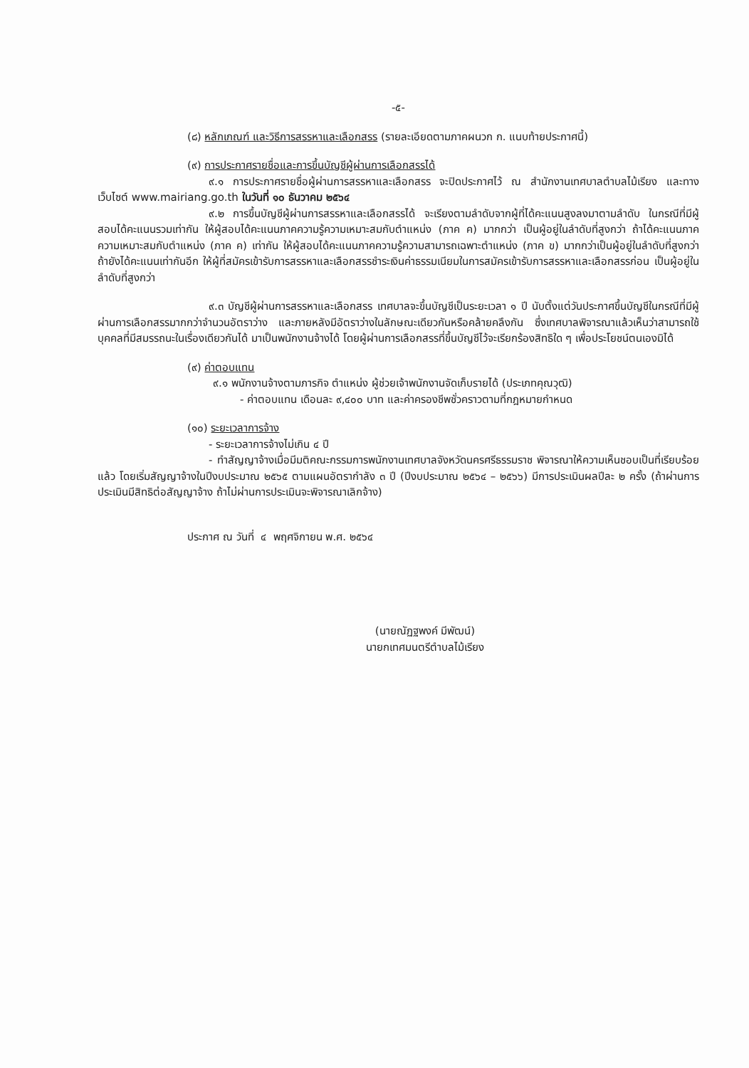-๕-
(๘) หลักเกณฑ์ และวิธีการสรรหาและเลือกสรร (รายละเอียดตามภาคผนวก ก. แนบท้ายประกาศนี้)
(๙) การประกาศรายชื่อและการขึ้นบัญชีผู้ผ่านการเลือกสรรได้
๙.๑ การประกาศรายชื่อผู้ผ่านการสรรหาและเลือกสรร จะปิดประกาศไว้ ณ สำนักงานเทศบาลตำบลไม้เรียง และทางเว็บไซต์ www.mairiang.go.th ในวันที่ ๑๐ ธันวาคม ๒๕๖๔
๙.๒ การขึ้นบัญชีผู้ผ่านการสรรหาและเลือกสรรได้ จะเรียงตามลำดับจากผู้ที่ได้คะแนนสูงลงมาตามลำดับ ในกรณีที่มีผู้สอบได้คะแนนรวมเท่ากัน ให้ผู้สอบได้คะแนนภาคความรู้ความเหมาะสมกับตำแหน่ง (ภาค ค) มากกว่า เป็นผู้อยู่ในลำดับที่สูงกว่า ถ้าได้คะแนนภาคความเหมาะสมกับตำแหน่ง (ภาค ค) เท่ากัน ให้ผู้สอบได้คะแนนภาคความรู้ความสามารถเฉพาะตำแหน่ง (ภาค ข) มากกว่าเป็นผู้อยู่ในลำดับที่สูงกว่า ถ้ายังได้คะแนนเท่ากันอีก ให้ผู้ที่สมัครเข้ารับการสรรหาและเลือกสรรชำระเงินค่าธรรมเนียมในการสมัครเข้ารับการสรรหาและเลือกสรรก่อน เป็นผู้อยู่ในลำดับที่สูงกว่า
๙.๓ บัญชีผู้ผ่านการสรรหาและเลือกสรร เทศบาลจะขึ้นบัญชีเป็นระยะเวลา ๑ ปี นับตั้งแต่วันประกาศขึ้นบัญชีในกรณีที่มีผู้ผ่านการเลือกสรรมากกว่าจำนวนอัตราว่าง และภายหลังมีอัตราว่างในลักษณะเดียวกันหรือคล้ายคลึงกัน ซึ่งเทศบาลพิจารณาแล้วเห็นว่าสามารถใช้บุคคลที่มีสมรรถนะในเรื่องเดียวกันได้ มาเป็นพนักงานจ้างได้ โดยผู้ผ่านการเลือกสรรที่ขึ้นบัญชีไว้จะเรียกร้องสิทธิใด ๆ เพื่อประโยชน์ตนเองมิได้
(๙) ค่าตอบแทน
๙.๑ พนักงานจ้างตามภารกิจ ตำแหน่ง ผู้ช่วยเจ้าพนักงานจัดเก็บรายได้ (ประเภทคุณวุฒิ)
- ค่าตอบแทน เดือนละ ๙,๔๐๐ บาท และค่าครองชีพชั่วคราวตามที่กฎหมายกำหนด
(๑๐) ระยะเวลาการจ้าง
- ระยะเวลาการจ้างไม่เกิน ๔ ปี
- ทำสัญญาจ้างเมื่อมีมติคณะกรรมการพนักงานเทศบาลจังหวัดนครศรีธรรมราช พิจารณาให้ความเห็นชอบเป็นที่เรียบร้อยแล้ว โดยเริ่มสัญญาจ้างในปีงบประมาณ ๒๕๖๕ ตามแผนอัตรากำลัง ๓ ปี (ปีงบประมาณ ๒๕๖๔ – ๒๕๖๖) มีการประเมินผลปีละ ๒ ครั้ง (ถ้าผ่านการประเมินมีสิทธิต่อสัญญาจ้าง ถ้าไม่ผ่านการประเมินจะพิจารณาเลิกจ้าง)
ประกาศ ณ วันที่ ๔ พฤศจิกายน พ.ศ. ๒๕๖๔
(นายณัฏฐพงค์ มีพัฒน์)
นายกเทศมนตรีตำบลไม้เรียง